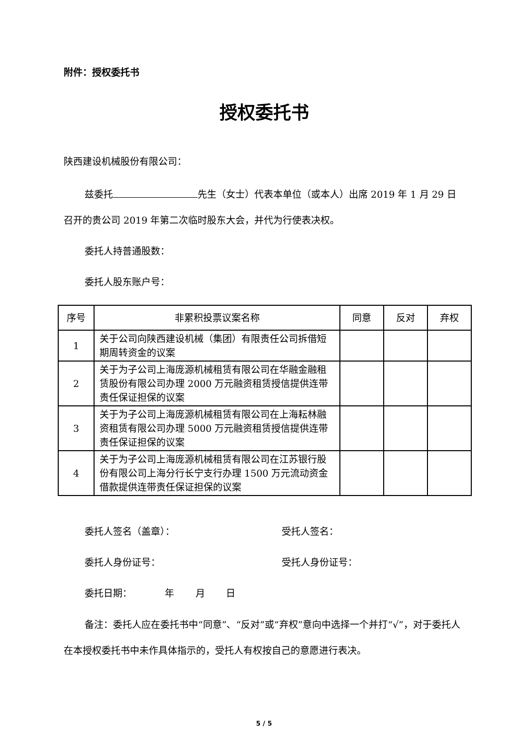附件：授权委托书
授权委托书
陕西建设机械股份有限公司：
兹委托 先生（女士）代表本单位（或本人）出席 2019 年 1 月 29 日召开的贵公司 2019 年第二次临时股东大会，并代为行使表决权。
委托人持普通股数：
委托人股东账户号：
| 序号 | 非累积投票议案名称 | 同意 | 反对 | 弃权 |
| --- | --- | --- | --- | --- |
| 1 | 关于公司向陕西建设机械（集团）有限责任公司拆借短期周转资金的议案 | | | |
| 2 | 关于为子公司上海庞源机械租赁有限公司在华融金融租赁股份有限公司办理 2000 万元融资租赁授信提供连带责任保证担保的议案 | | | |
| 3 | 关于为子公司上海庞源机械租赁有限公司在上海耘林融资租赁有限公司办理 5000 万元融资租赁授信提供连带责任保证担保的议案 | | | |
| 4 | 关于为子公司上海庞源机械租赁有限公司在江苏银行股份有限公司上海分行长宁支行办理 1500 万元流动资金借款提供连带责任保证担保的议案 | | | |
委托人签名（盖章）： 受托人签名：
委托人身份证号： 受托人身份证号：
委托日期： 年 月 日
备注：委托人应在委托书中“同意”、“反对”或“弃权”意向中选择一个并打“√”，对于委托人在本授权委托书中未作具体指示的，受托人有权按自己的意愿进行表决。
5 / 5